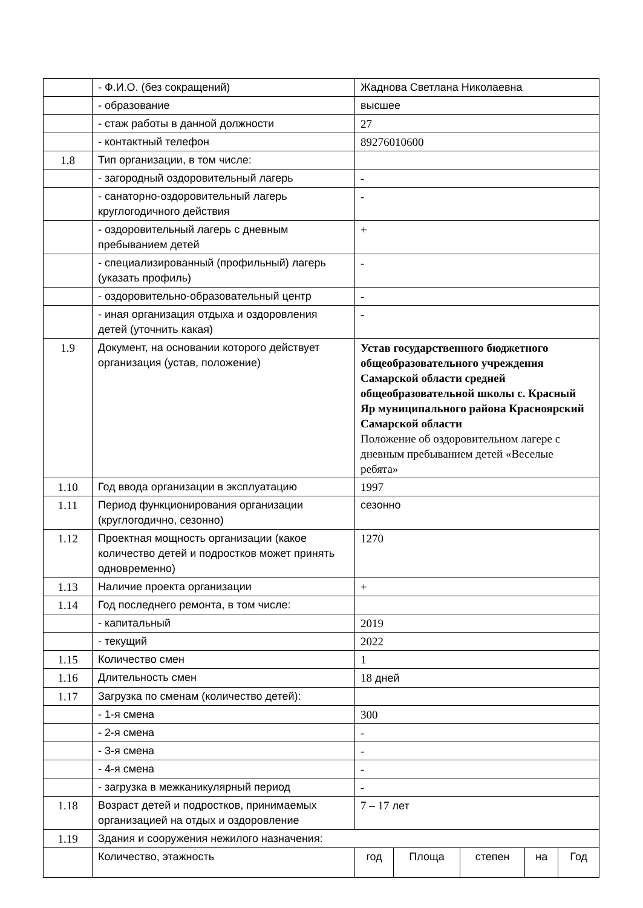| | - Ф.И.О. (без сокращений) | Жаднова Светлана Николаевна | | | | |
| | - образование | высшее | | | | |
| | - стаж работы в данной должности | 27 | | | | |
| | - контактный телефон | 89276010600 | | | | |
| 1.8 | Тип организации, в том числе: | | | | | |
| | - загородный оздоровительный лагерь | - | | | | |
| | - санаторно-оздоровительный лагерь круглогодичного действия | - | | | | |
| | - оздоровительный лагерь с дневным пребыванием детей | + | | | | |
| | - специализированный (профильный) лагерь (указать профиль) | - | | | | |
| | - оздоровительно-образовательный центр | - | | | | |
| | - иная организация отдыха и оздоровления детей (уточнить какая) | - | | | | |
| 1.9 | Документ, на основании которого действует организация (устав, положение) | Устав государственного бюджетного общеобразовательного учреждения Самарской области средней общеобразовательной школы с. Красный Яр муниципального района Красноярский Самарской области Положение об оздоровительном лагере с дневным пребыванием детей «Веселые ребята» | | | | |
| 1.10 | Год ввода организации в эксплуатацию | 1997 | | | | |
| 1.11 | Период функционирования организации (круглогодично, сезонно) | сезонно | | | | |
| 1.12 | Проектная мощность организации (какое количество детей и подростков может принять одновременно) | 1270 | | | | |
| 1.13 | Наличие проекта организации | + | | | | |
| 1.14 | Год последнего ремонта, в том числе: | | | | | |
| | - капитальный | 2019 | | | | |
| | - текущий | 2022 | | | | |
| 1.15 | Количество смен | 1 | | | | |
| 1.16 | Длительность смен | 18 дней | | | | |
| 1.17 | Загрузка по сменам (количество детей): | | | | | |
| | - 1-я смена | 300 | | | | |
| | - 2-я смена | - | | | | |
| | - 3-я смена | - | | | | |
| | - 4-я смена | - | | | | |
| | - загрузка в межканикулярный период | - | | | | |
| 1.18 | Возраст детей и подростков, принимаемых организацией на отдых и оздоровление | 7 – 17 лет | | | | |
| 1.19 | Здания и сооружения нежилого назначения: | | | | | |
| | Количество, этажность | год | Площа | степен | на | Год |